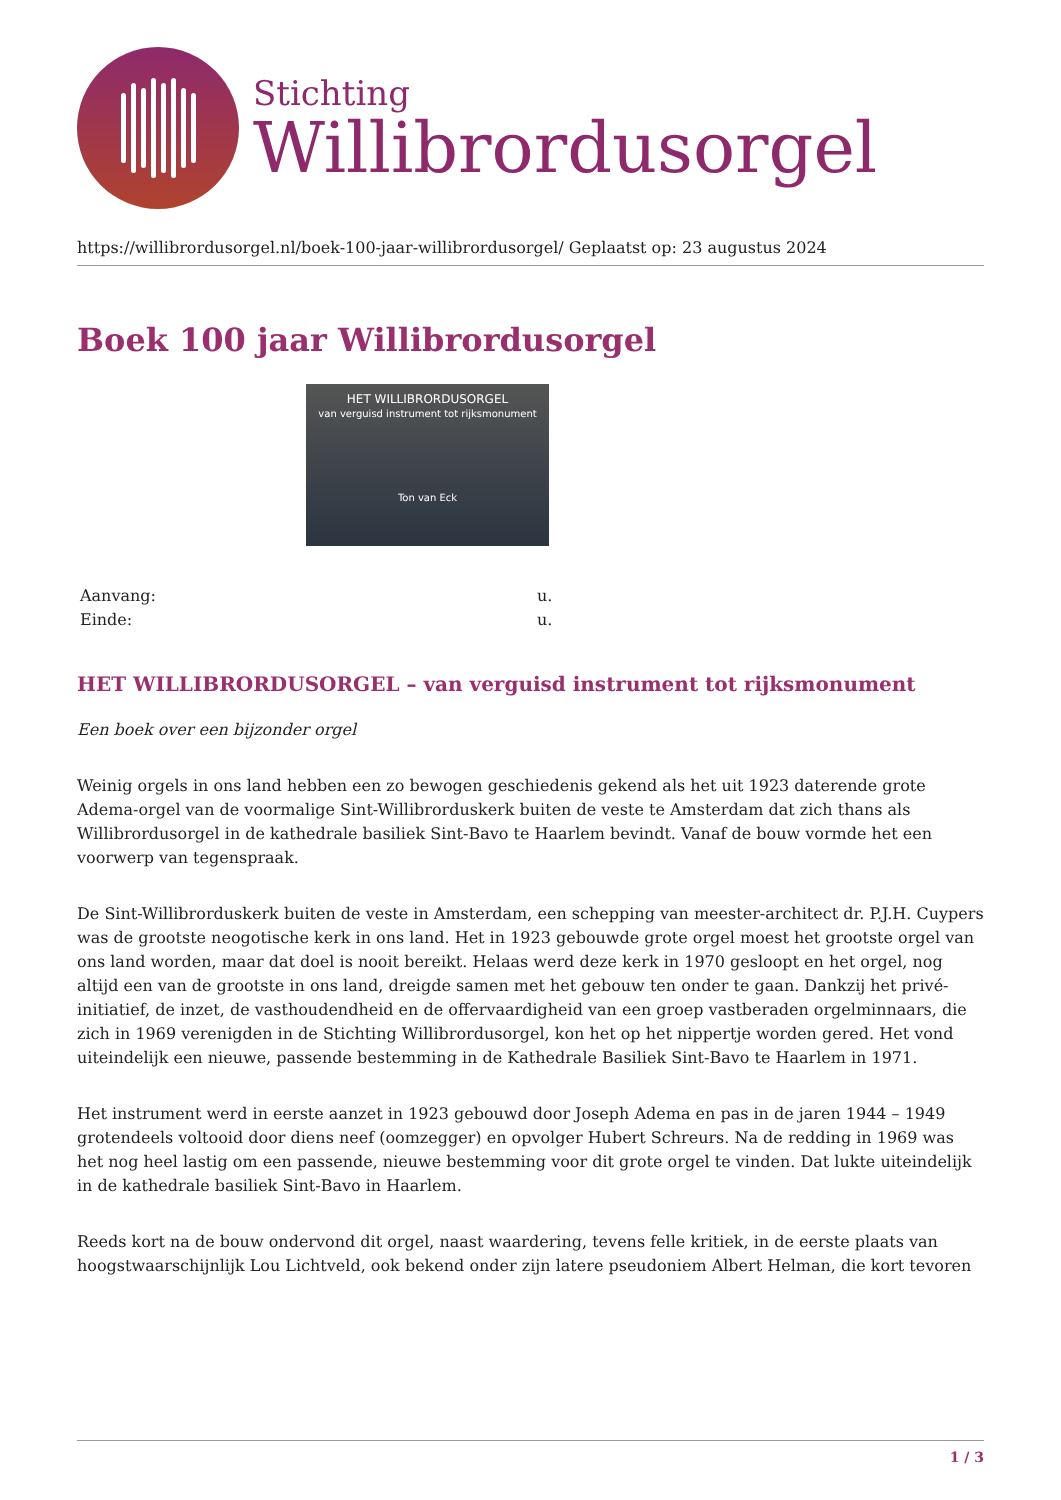Stichting
Willibrordusorgel
https://willibrordusorgel.nl/boek-100-jaar-willibrordusorgel/ Geplaatst op: 23 augustus 2024
Boek 100 jaar Willibrordusorgel
HET WILLIBRORDUSORGEL
van verguisd instrument tot rijksmonument
Ton van Eck
Aanvang: u.
Einde: u.
HET WILLIBRORDUSORGEL – van verguisd instrument tot rijksmonument
Een boek over een bijzonder orgel
Weinig orgels in ons land hebben een zo bewogen geschiedenis gekend als het uit 1923 daterende grote Adema-orgel van de voormalige Sint-Willibrorduskerk buiten de veste te Amsterdam dat zich thans als Willibrordusorgel in de kathedrale basiliek Sint-Bavo te Haarlem bevindt. Vanaf de bouw vormde het een voorwerp van tegenspraak.
De Sint-Willibrorduskerk buiten de veste in Amsterdam, een schepping van meester-architect dr. P.J.H. Cuypers was de grootste neogotische kerk in ons land. Het in 1923 gebouwde grote orgel moest het grootste orgel van ons land worden, maar dat doel is nooit bereikt. Helaas werd deze kerk in 1970 gesloopt en het orgel, nog altijd een van de grootste in ons land, dreigde samen met het gebouw ten onder te gaan. Dankzij het privé-initiatief, de inzet, de vasthoudendheid en de offervaardigheid van een groep vastberaden orgelminnaars, die zich in 1969 verenigden in de Stichting Willibrordusorgel, kon het op het nippertje worden gered. Het vond uiteindelijk een nieuwe, passende bestemming in de Kathedrale Basiliek Sint-Bavo te Haarlem in 1971.
Het instrument werd in eerste aanzet in 1923 gebouwd door Joseph Adema en pas in de jaren 1944 – 1949 grotendeels voltooid door diens neef (oomzegger) en opvolger Hubert Schreurs. Na de redding in 1969 was het nog heel lastig om een passende, nieuwe bestemming voor dit grote orgel te vinden. Dat lukte uiteindelijk in de kathedrale basiliek Sint-Bavo in Haarlem.
Reeds kort na de bouw ondervond dit orgel, naast waardering, tevens felle kritiek, in de eerste plaats van hoogstwaarschijnlijk Lou Lichtveld, ook bekend onder zijn latere pseudoniem Albert Helman, die kort tevoren
1 / 3